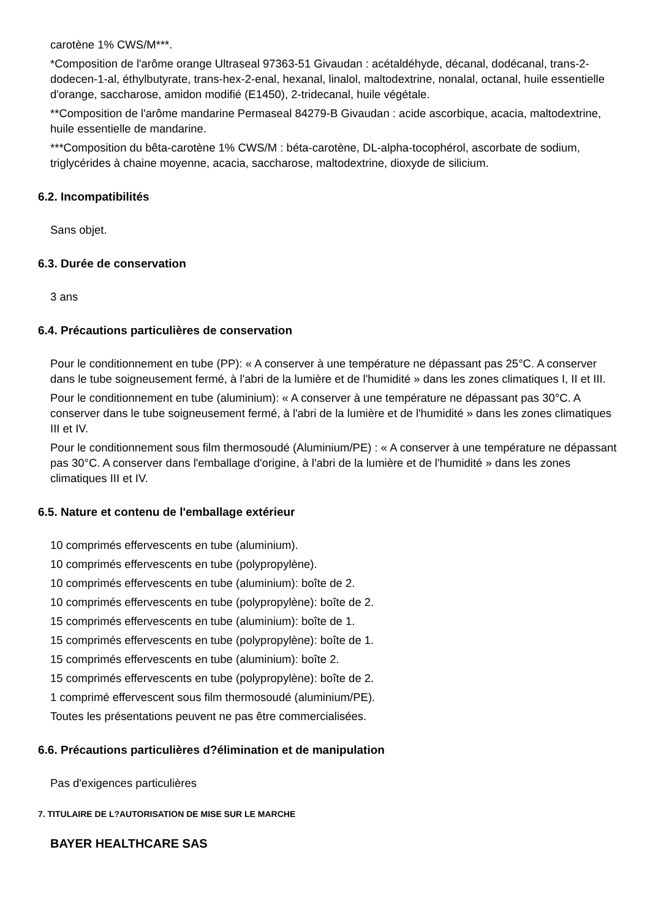carotène 1% CWS/M***.
*Composition de l'arôme orange Ultraseal 97363-51 Givaudan : acétaldéhyde, décanal, dodécanal, trans-2-dodecen-1-al, éthylbutyrate, trans-hex-2-enal, hexanal, linalol, maltodextrine, nonalal, octanal, huile essentielle d'orange, saccharose, amidon modifié (E1450), 2-tridecanal, huile végétale.
**Composition de l'arôme mandarine Permaseal 84279-B Givaudan : acide ascorbique, acacia, maltodextrine, huile essentielle de mandarine.
***Composition du bêta-carotène 1% CWS/M : béta-carotène, DL-alpha-tocophérol, ascorbate de sodium, triglycérides à chaine moyenne, acacia, saccharose, maltodextrine, dioxyde de silicium.
6.2. Incompatibilités
Sans objet.
6.3. Durée de conservation
3 ans
6.4. Précautions particulières de conservation
Pour le conditionnement en tube (PP): « A conserver à une température ne dépassant pas 25°C. A conserver dans le tube soigneusement fermé, à l'abri de la lumière et de l'humidité » dans les zones climatiques I, II et III.
Pour le conditionnement en tube (aluminium): « A conserver à une température ne dépassant pas 30°C. A conserver dans le tube soigneusement fermé, à l'abri de la lumière et de l'humidité » dans les zones climatiques III et IV.
Pour le conditionnement sous film thermosoudé (Aluminium/PE) : « A conserver à une température ne dépassant pas 30°C. A conserver dans l'emballage d'origine, à l'abri de la lumière et de l'humidité » dans les zones climatiques III et IV.
6.5. Nature et contenu de l'emballage extérieur
10 comprimés effervescents en tube (aluminium).
10 comprimés effervescents en tube (polypropylène).
10 comprimés effervescents en tube (aluminium): boîte de 2.
10 comprimés effervescents en tube (polypropylène): boîte de 2.
15 comprimés effervescents en tube (aluminium): boîte de 1.
15 comprimés effervescents en tube (polypropylène): boîte de 1.
15 comprimés effervescents en tube (aluminium): boîte 2.
15 comprimés effervescents en tube (polypropylène): boîte de 2.
1 comprimé effervescent sous film thermosoudé (aluminium/PE).
Toutes les présentations peuvent ne pas être commercialisées.
6.6. Précautions particulières d?élimination et de manipulation
Pas d'exigences particulières
7. TITULAIRE DE L?AUTORISATION DE MISE SUR LE MARCHE
BAYER HEALTHCARE SAS